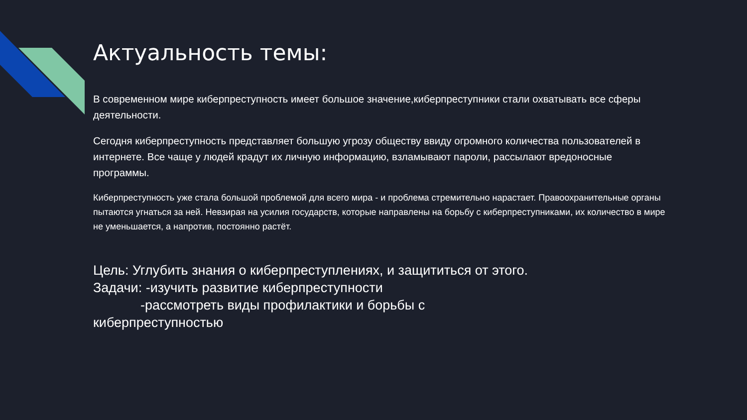Актуальность темы:
В современном мире киберпреступность имеет большое значение,киберпреступники стали охватывать все сферы деятельности.
Сегодня киберпреступность представляет большую угрозу обществу ввиду огромного количества пользователей в интернете. Все чаще у людей крадут их личную информацию, взламывают пароли, рассылают вредоносные программы.
Киберпреступность уже стала большой проблемой для всего мира - и проблема стремительно нарастает. Правоохранительные органы пытаются угнаться за ней. Невзирая на усилия государств, которые направлены на борьбу с киберпреступниками, их количество в мире не уменьшается, а напротив, постоянно растёт.
Цель: Углубить знания о киберпреступлениях, и защититься от этого.
Задачи: -изучить развитие киберпреступности
-рассмотреть виды профилактики и борьбы с
киберпреступностью